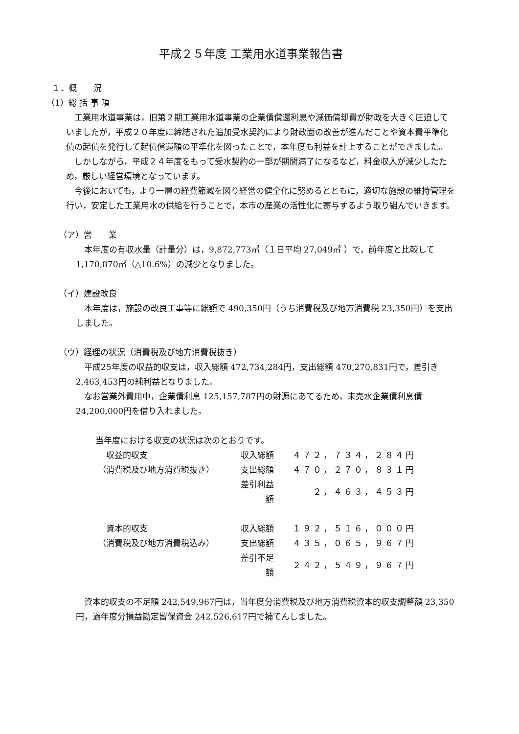平成２５年度 工業用水道事業報告書
１．概　　況
（1）総 括 事 項
　工業用水道事業は，旧第２期工業用水道事業の企業債償還利息や減価償却費が財政を大きく圧迫していましたが，平成２０年度に締結された追加受水契約により財政面の改善が進んだことや資本費平準化債の起債を発行して起債償還額の平準化を図ったことで，本年度も利益を計上することができました。
　しかしながら，平成２４年度をもって受水契約の一部が期間満了になるなど，料金収入が減少したため，厳しい経営環境となっています。
　今後においても，より一層の経費節減を図り経営の健全化に努めるとともに，適切な施設の維持管理を行い，安定した工業用水の供給を行うことで，本市の産業の活性化に寄与するよう取り組んでいきます。
（ア）営　　業
　本年度の有収水量（計量分）は，9,872,773㎥（１日平均 27,049㎥ ）で，前年度と比較して1,170,870㎥（△10.6%）の減少となりました。
（イ）建設改良
　本年度は，施設の改良工事等に総額で 490,350円（うち消費税及び地方消費税 23,350円）を支出しました。
（ウ）経理の状況（消費税及び地方消費税抜き）
　平成25年度の収益的収支は，収入総額 472,734,284円，支出総額 470,270,831円で，差引き 2,463,453円の純利益となりました。
　なお営業外費用中，企業債利息 125,157,787円の財源にあてるため，未売水企業債利息債 24,200,000円を借り入れました。
当年度における収支の状況は次のとおりです。
| 収益的収支 | 収入総額 | ４７２，７３４，２８４円 |
| （消費税及び地方消費税抜き） | 支出総額 | ４７０，２７０，８３１円 |
| | 差引利益額 | ２，４６３，４５３円 |
| 資本的収支 | 収入総額 | １９２，５１６，０００円 |
| （消費税及び地方消費税込み） | 支出総額 | ４３５，０６５，９６７円 |
| | 差引不足額 | ２４２，５４９，９６７円 |
　資本的収支の不足額 242,549,967円は，当年度分消費税及び地方消費税資本的収支調整額 23,350円，過年度分損益勘定留保資金 242,526,617円で補てんしました。